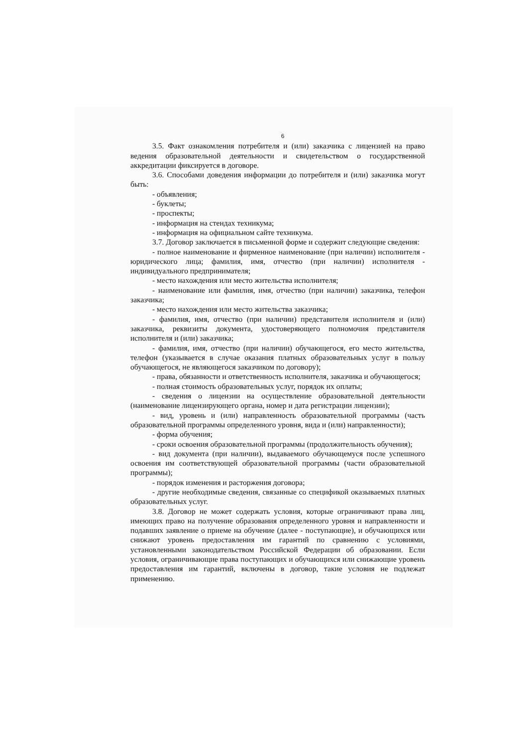6
3.5. Факт ознакомления потребителя и (или) заказчика с лицензией на право ведения образовательной деятельности и свидетельством о государственной аккредитации фиксируется в договоре.
3.6. Способами доведения информации до потребителя и (или) заказчика могут быть:
- объявления;
- буклеты;
- проспекты;
- информация на стендах техникума;
- информация на официальном сайте техникума.
3.7. Договор заключается в письменной форме и содержит следующие сведения:
- полное наименование и фирменное наименование (при наличии) исполнителя - юридического лица; фамилия, имя, отчество (при наличии) исполнителя - индивидуального предпринимателя;
- место нахождения или место жительства исполнителя;
- наименование или фамилия, имя, отчество (при наличии) заказчика, телефон заказчика;
- место нахождения или место жительства заказчика;
- фамилия, имя, отчество (при наличии) представителя исполнителя и (или) заказчика, реквизиты документа, удостоверяющего полномочия представителя исполнителя и (или) заказчика;
- фамилия, имя, отчество (при наличии) обучающегося, его место жительства, телефон (указывается в случае оказания платных образовательных услуг в пользу обучающегося, не являющегося заказчиком по договору);
- права, обязанности и ответственность исполнителя, заказчика и обучающегося;
- полная стоимость образовательных услуг, порядок их оплаты;
- сведения о лицензии на осуществление образовательной деятельности (наименование лицензирующего органа, номер и дата регистрации лицензии);
- вид, уровень и (или) направленность образовательной программы (часть образовательной программы определенного уровня, вида и (или) направленности);
- форма обучения;
- сроки освоения образовательной программы (продолжительность обучения);
- вид документа (при наличии), выдаваемого обучающемуся после успешного освоения им соответствующей образовательной программы (части образовательной программы);
- порядок изменения и расторжения договора;
- другие необходимые сведения, связанные со спецификой оказываемых платных образовательных услуг.
3.8. Договор не может содержать условия, которые ограничивают права лиц, имеющих право на получение образования определенного уровня и направленности и подавших заявление о приеме на обучение (далее - поступающие), и обучающихся или снижают уровень предоставления им гарантий по сравнению с условиями, установленными законодательством Российской Федерации об образовании. Если условия, ограничивающие права поступающих и обучающихся или снижающие уровень предоставления им гарантий, включены в договор, такие условия не подлежат применению.